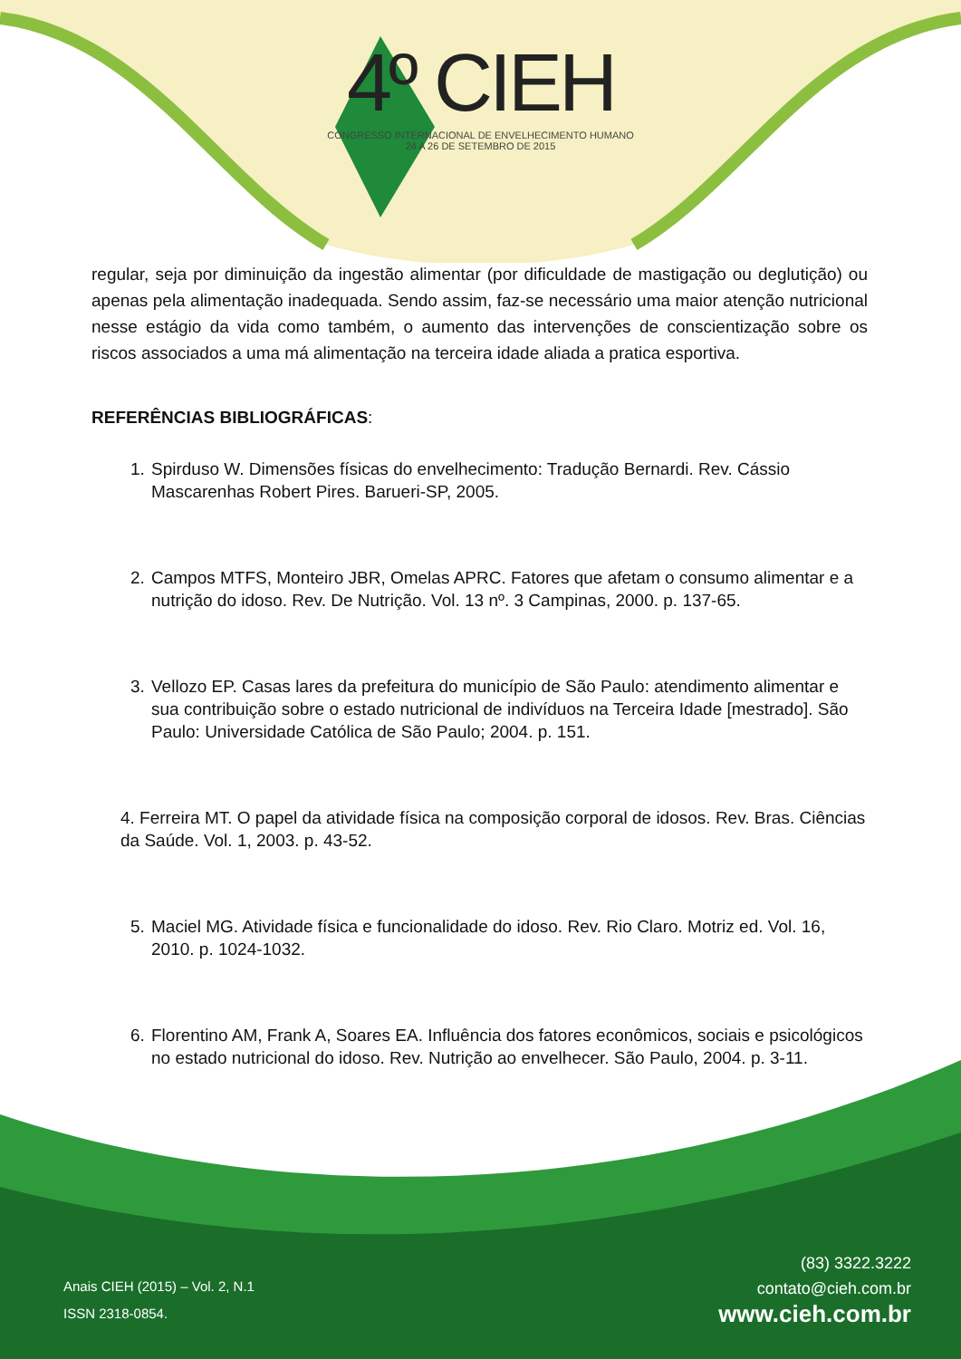4º CIEH
CONGRESSO INTERNACIONAL DE ENVELHECIMENTO HUMANO
24 A 26 DE SETEMBRO DE 2015
regular, seja por diminuição da ingestão alimentar (por dificuldade de mastigação ou deglutição) ou apenas pela alimentação inadequada. Sendo assim, faz-se necessário uma maior atenção nutricional nesse estágio da vida como também, o aumento das intervenções de conscientização sobre os riscos associados a uma má alimentação na terceira idade aliada a pratica esportiva.
REFERÊNCIAS BIBLIOGRÁFICAS:
1. Spirduso W. Dimensões físicas do envelhecimento: Tradução Bernardi. Rev. Cássio Mascarenhas Robert Pires. Barueri-SP, 2005.
2. Campos MTFS, Monteiro JBR, Omelas APRC. Fatores que afetam o consumo alimentar e a nutrição do idoso. Rev. De Nutrição. Vol. 13 nº. 3 Campinas, 2000. p. 137-65.
3. Vellozo EP. Casas lares da prefeitura do município de São Paulo: atendimento alimentar e sua contribuição sobre o estado nutricional de indivíduos na Terceira Idade [mestrado]. São Paulo: Universidade Católica de São Paulo; 2004. p. 151.
4. Ferreira MT. O papel da atividade física na composição corporal de idosos. Rev. Bras. Ciências da Saúde. Vol. 1, 2003. p. 43-52.
5. Maciel MG. Atividade física e funcionalidade do idoso. Rev. Rio Claro. Motriz ed. Vol. 16, 2010. p. 1024-1032.
6. Florentino AM, Frank A, Soares EA. Influência dos fatores econômicos, sociais e psicológicos no estado nutricional do idoso. Rev. Nutrição ao envelhecer. São Paulo, 2004. p. 3-11.
(83) 3322.3222
contato@cieh.com.br
www.cieh.com.br
Anais CIEH (2015) – Vol. 2, N.1
ISSN 2318-0854.